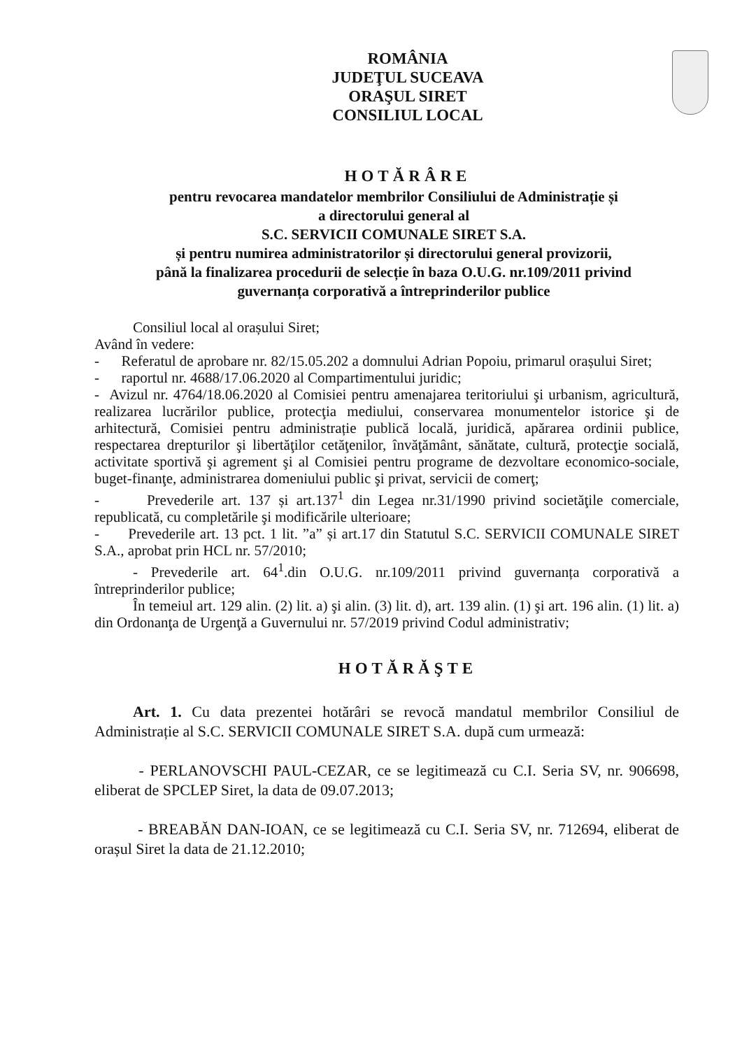ROMÂNIA
JUDEŢUL SUCEAVA
ORAŞUL SIRET
CONSILIUL LOCAL
HOTĂRÂRE
pentru revocarea mandatelor membrilor Consiliului de Administrație și
a directorului general al
S.C. SERVICII COMUNALE SIRET S.A.
și pentru numirea administratorilor și directorului general provizorii,
până la finalizarea procedurii de selecție în baza O.U.G. nr.109/2011 privind
guvernanța corporativă a întreprinderilor publice
Consiliul local al orașului Siret;
Având în vedere:
- Referatul de aprobare nr. 82/15.05.202 a domnului Adrian Popoiu, primarul orașului Siret;
- raportul nr. 4688/17.06.2020 al Compartimentului juridic;
- Avizul nr. 4764/18.06.2020 al Comisiei pentru amenajarea teritoriului şi urbanism, agricultură, realizarea lucrărilor publice, protecţia mediului, conservarea monumentelor istorice şi de arhitectură, Comisiei pentru administrație publică locală, juridică, apărarea ordinii publice, respectarea drepturilor şi libertăţilor cetăţenilor, învăţământ, sănătate, cultură, protecţie socială, activitate sportivă şi agrement şi al Comisiei pentru programe de dezvoltare economico-sociale, buget-finanţe, administrarea domeniului public şi privat, servicii de comerţ;
- Prevederile art. 137 și art.137<sup>1</sup> din Legea nr.31/1990 privind societăţile comerciale, republicată, cu completările şi modificările ulterioare;
- Prevederile art. 13 pct. 1 lit. ”a” și art.17 din Statutul S.C. SERVICII COMUNALE SIRET S.A., aprobat prin HCL nr. 57/2010;
- Prevederile art. 64<sup>1</sup>.din O.U.G. nr.109/2011 privind guvernanța corporativă a întreprinderilor publice;
În temeiul art. 129 alin. (2) lit. a) şi alin. (3) lit. d), art. 139 alin. (1) şi art. 196 alin. (1) lit. a) din Ordonanţa de Urgenţă a Guvernului nr. 57/2019 privind Codul administrativ;
HOTĂRĂŞTE
Art. 1. Cu data prezentei hotărâri se revocă mandatul membrilor Consiliul de Administrație al S.C. SERVICII COMUNALE SIRET S.A. după cum urmează:
- PERLANOVSCHI PAUL-CEZAR, ce se legitimează cu C.I. Seria SV, nr. 906698, eliberat de SPCLEP Siret, la data de 09.07.2013;
- BREABĂN DAN-IOAN, ce se legitimează cu C.I. Seria SV, nr. 712694, eliberat de orașul Siret la data de 21.12.2010;